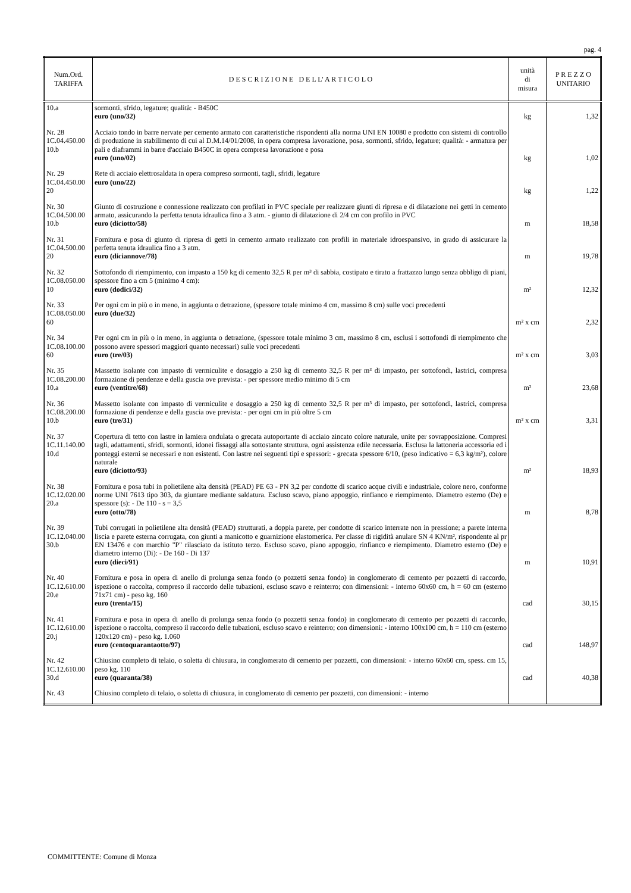pag. 4
| Num.Ord. TARIFFA | D E S C R I Z I O N E D E L L' A R T I C O L O | unità di misura | P R E Z Z O UNITARIO |
| --- | --- | --- | --- |
| 10.a | sormonti, sfrido, legature; qualità: - B450C euro (uno/32) | kg | 1,32 |
| Nr. 28 1C.04.450.00 10.b | Acciaio tondo in barre nervate per cemento armato con caratteristiche rispondenti alla norma UNI EN 10080 e prodotto con sistemi di controllo di produzione in stabilimento di cui al D.M.14/01/2008, in opera compresa lavorazione, posa, sormonti, sfrido, legature; qualità: - armatura per pali e diaframmi in barre d'acciaio B450C in opera compresa lavorazione e posa euro (uno/02) | kg | 1,02 |
| Nr. 29 1C.04.450.00 20 | Rete di acciaio elettrosaldata in opera compreso sormonti, tagli, sfridi, legature euro (uno/22) | kg | 1,22 |
| Nr. 30 1C.04.500.00 10.b | Giunto di costruzione e connessione realizzato con profilati in PVC speciale per realizzare giunti di ripresa e di dilatazione nei getti in cemento armato, assicurando la perfetta tenuta idraulica fino a 3 atm. - giunto di dilatazione di 2/4 cm con profilo in PVC euro (diciotto/58) | m | 18,58 |
| Nr. 31 1C.04.500.00 20 | Fornitura e posa di giunto di ripresa di getti in cemento armato realizzato con profili in materiale idroespansivo, in grado di assicurare la perfetta tenuta idraulica fino a 3 atm. euro (diciannove/78) | m | 19,78 |
| Nr. 32 1C.08.050.00 10 | Sottofondo di riempimento, con impasto a 150 kg di cemento 32,5 R per m³ di sabbia, costipato e tirato a frattazzo lungo senza obbligo di piani, spessore fino a cm 5 (minimo 4 cm): euro (dodici/32) | m² | 12,32 |
| Nr. 33 1C.08.050.00 60 | Per ogni cm in più o in meno, in aggiunta o detrazione, (spessore totale minimo 4 cm, massimo 8 cm) sulle voci precedenti euro (due/32) | m² x cm | 2,32 |
| Nr. 34 1C.08.100.00 60 | Per ogni cm in più o in meno, in aggiunta o detrazione, (spessore totale minimo 3 cm, massimo 8 cm, esclusi i sottofondi di riempimento che possono avere spessori maggiori quanto necessari) sulle voci precedenti euro (tre/03) | m² x cm | 3,03 |
| Nr. 35 1C.08.200.00 10.a | Massetto isolante con impasto di vermiculite e dosaggio a 250 kg di cemento 32,5 R per m³ di impasto, per sottofondi, lastrici, compresa formazione di pendenze e della guscia ove prevista: - per spessore medio minimo di 5 cm euro (ventitre/68) | m² | 23,68 |
| Nr. 36 1C.08.200.00 10.b | Massetto isolante con impasto di vermiculite e dosaggio a 250 kg di cemento 32,5 R per m³ di impasto, per sottofondi, lastrici, compresa formazione di pendenze e della guscia ove prevista: - per ogni cm in più oltre 5 cm euro (tre/31) | m² x cm | 3,31 |
| Nr. 37 1C.11.140.00 10.d | Copertura di tetto con lastre in lamiera ondulata o grecata autoportante di acciaio zincato colore naturale, unite per sovrapposizione. Compresi tagli, adattamenti, sfridi, sormonti, idonei fissaggi alla sottostante struttura, ogni assistenza edile necessaria. Esclusa la lattoneria accessoria ed i ponteggi esterni se necessari e non esistenti. Con lastre nei seguenti tipi e spessori: - grecata spessore 6/10, (peso indicativo = 6,3 kg/m²), colore naturale euro (diciotto/93) | m² | 18,93 |
| Nr. 38 1C.12.020.00 20.a | Fornitura e posa tubi in polietilene alta densità (PEAD) PE 63 - PN 3,2 per condotte di scarico acque civili e industriale, colore nero, conforme norme UNI 7613 tipo 303, da giuntare mediante saldatura. Escluso scavo, piano appoggio, rinfianco e riempimento. Diametro esterno (De) e spessore (s): - De 110 - s = 3,5 euro (otto/78) | m | 8,78 |
| Nr. 39 1C.12.040.00 30.b | Tubi corrugati in polietilene alta densità (PEAD) strutturati, a doppia parete, per condotte di scarico interrate non in pressione; a parete interna liscia e parete esterna corrugata, con giunti a manicotto e guarnizione elastomerica. Per classe di rigidità anulare SN 4 KN/m², rispondente al pr EN 13476 e con marchio "P" rilasciato da istituto terzo. Escluso scavo, piano appoggio, rinfianco e riempimento. Diametro esterno (De) e diametro interno (Di): - De 160 - Di 137 euro (dieci/91) | m | 10,91 |
| Nr. 40 1C.12.610.00 20.e | Fornitura e posa in opera di anello di prolunga senza fondo (o pozzetti senza fondo) in conglomerato di cemento per pozzetti di raccordo, ispezione o raccolta, compreso il raccordo delle tubazioni, escluso scavo e reinterro; con dimensioni: - interno 60x60 cm, h = 60 cm (esterno 71x71 cm) - peso kg. 160 euro (trenta/15) | cad | 30,15 |
| Nr. 41 1C.12.610.00 20.j | Fornitura e posa in opera di anello di prolunga senza fondo (o pozzetti senza fondo) in conglomerato di cemento per pozzetti di raccordo, ispezione o raccolta, compreso il raccordo delle tubazioni, escluso scavo e reinterro; con dimensioni: - interno 100x100 cm, h = 110 cm (esterno 120x120 cm) - peso kg. 1.060 euro (centoquarantaotto/97) | cad | 148,97 |
| Nr. 42 1C.12.610.00 30.d | Chiusino completo di telaio, o soletta di chiusura, in conglomerato di cemento per pozzetti, con dimensioni: - interno 60x60 cm, spess. cm 15, peso kg. 110 euro (quaranta/38) | cad | 40,38 |
| Nr. 43 | Chiusino completo di telaio, o soletta di chiusura, in conglomerato di cemento per pozzetti, con dimensioni: - interno | | |
COMMITTENTE: Comune di Monza